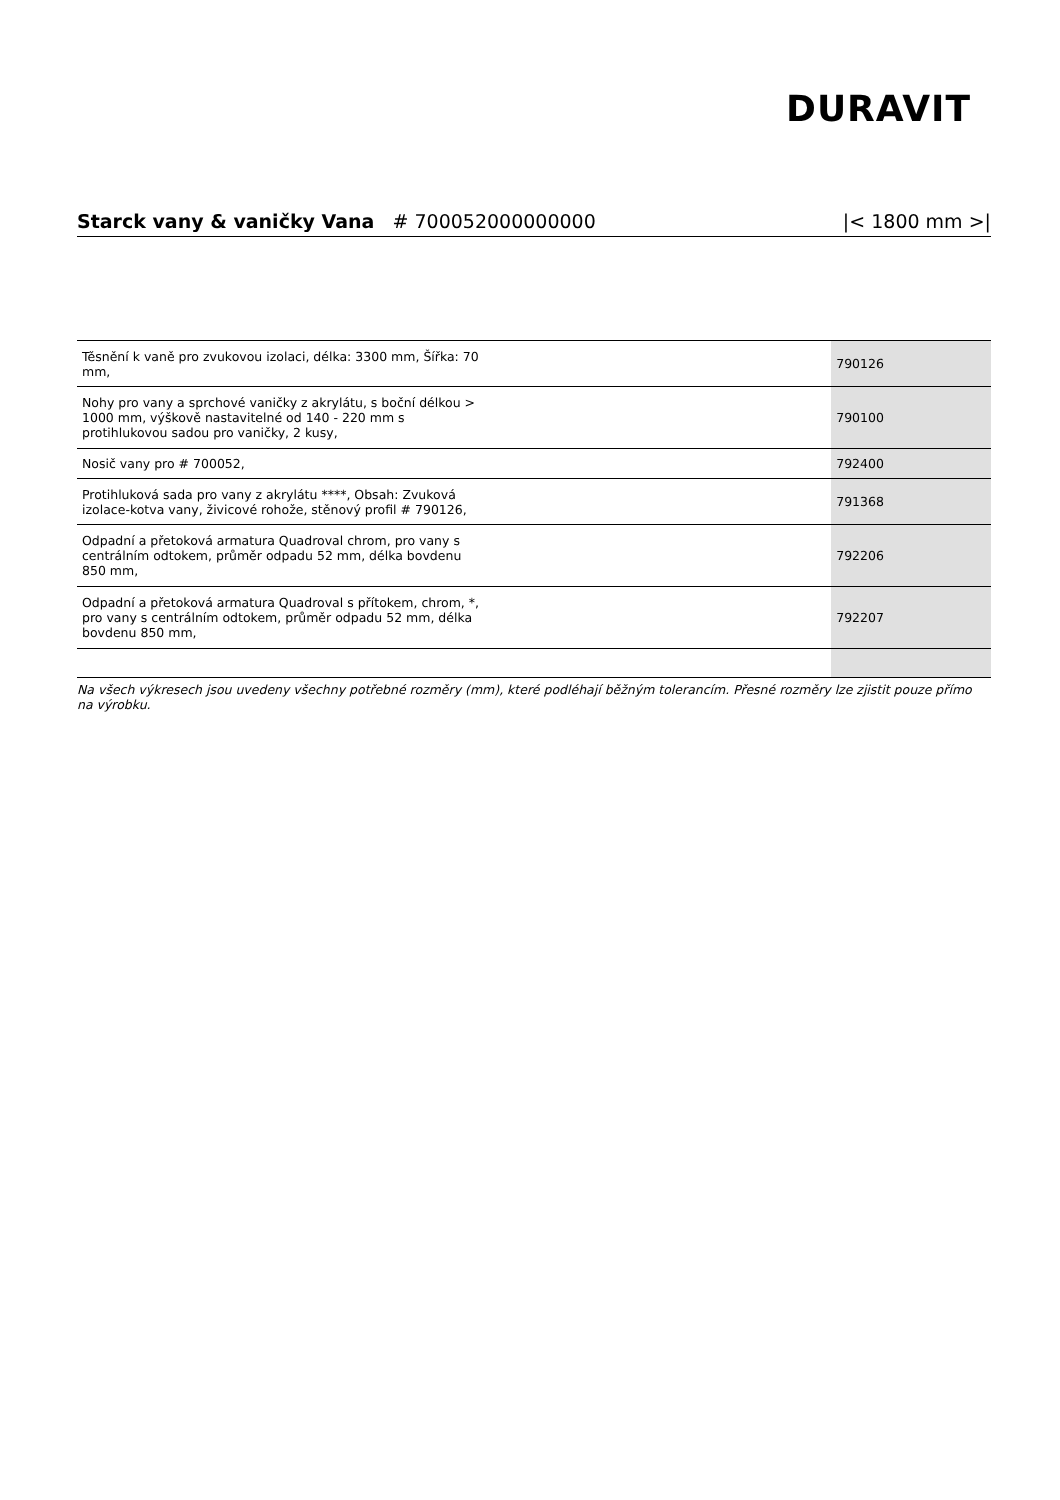DURAVIT
Starck vany & vaničky Vana # 700052000000000 |< 1800 mm >|
| Těsnění k vaně pro zvukovou izolaci, délka: 3300 mm, Šířka: 70 mm, | 790126 |
| Nohy pro vany a sprchové vaničky z akrylátu, s boční délkou > 1000 mm, výškově nastavitelné od 140 - 220 mm s protihlukovou sadou pro vaničky, 2 kusy, | 790100 |
| Nosič vany pro # 700052, | 792400 |
| Protihluková sada pro vany z akrylátu ****, Obsah: Zvuková izolace-kotva vany, živicové rohože, stěnový profil # 790126, | 791368 |
| Odpadní a přetoková armatura Quadroval chrom, pro vany s centrálním odtokem, průměr odpadu 52 mm, délka bovdenu 850 mm, | 792206 |
| Odpadní a přetoková armatura Quadroval s přítokem, chrom, *, pro vany s centrálním odtokem, průměr odpadu 52 mm, délka bovdenu 850 mm, | 792207 |
Na všech výkresech jsou uvedeny všechny potřebné rozměry (mm), které podléhají běžným tolerancím. Přesné rozměry lze zjistit pouze přímo na výrobku.